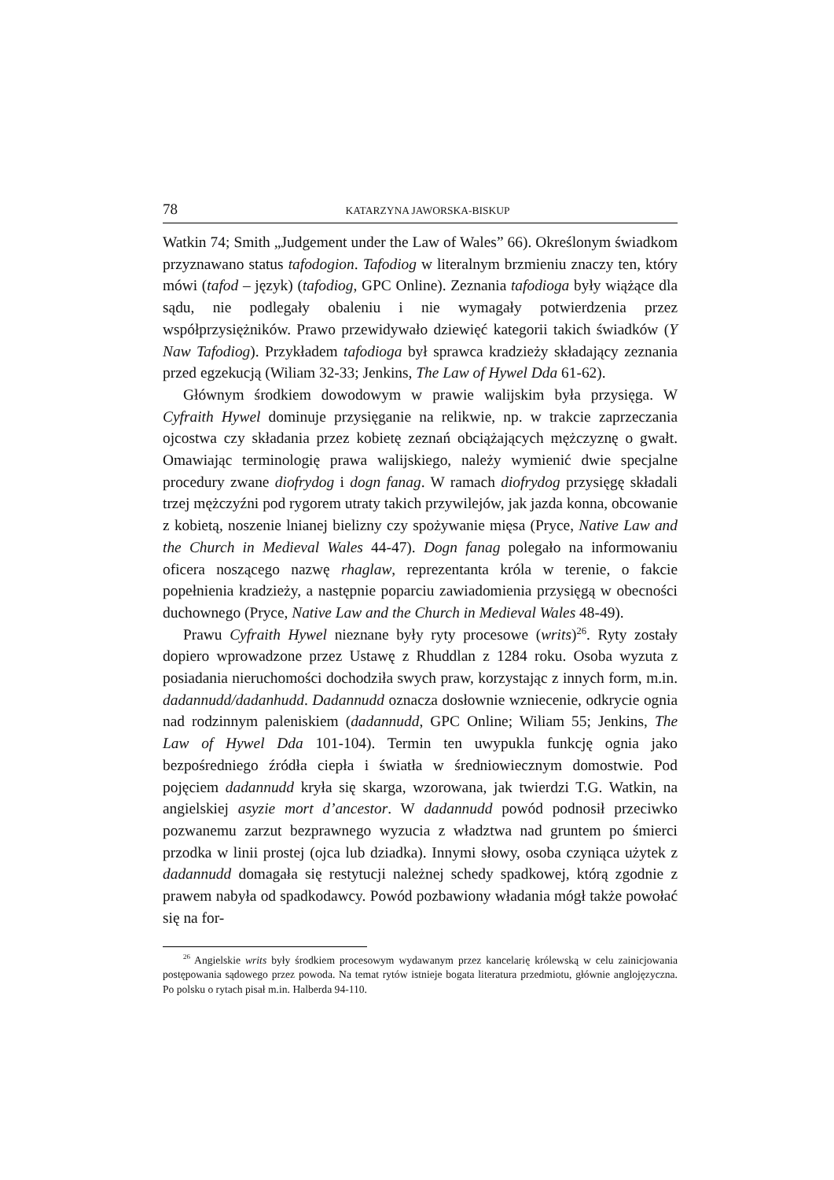78 KATARZYNA JAWORSKA-BISKUP
Watkin 74; Smith „Judgement under the Law of Wales” 66). Określonym świadkom przyznawano status tafodogion. Tafodiog w literalnym brzmieniu znaczy ten, który mówi (tafod – język) (tafodiog, GPC Online). Zeznania tafodioga były wiążące dla sądu, nie podlegały obaleniu i nie wymagały potwierdzenia przez współprzysiężników. Prawo przewidywało dziewięć kategorii takich świadków (Y Naw Tafodiog). Przykładem tafodioga był sprawca kradzieży składający zeznania przed egzekucją (Wiliam 32-33; Jenkins, The Law of Hywel Dda 61-62).
Głównym środkiem dowodowym w prawie walijskim była przysięga. W Cyfraith Hywel dominuje przysięganie na relikwie, np. w trakcie zaprzeczania ojcostwa czy składania przez kobietę zeznań obciążających mężczyznę o gwałt. Omawiając terminologię prawa walijskiego, należy wymienić dwie specjalne procedury zwane diofrydog i dogn fanag. W ramach diofrydog przysięgę składali trzej mężczyźni pod rygorem utraty takich przywilejów, jak jazda konna, obcowanie z kobietą, noszenie lnianej bielizny czy spożywanie mięsa (Pryce, Native Law and the Church in Medieval Wales 44-47). Dogn fanag polegało na informowaniu oficera noszącego nazwę rhaglaw, reprezentanta króla w terenie, o fakcie popełnienia kradzieży, a następnie poparciu zawiadomienia przysięgą w obecności duchownego (Pryce, Native Law and the Church in Medieval Wales 48-49).
Prawu Cyfraith Hywel nieznane były ryty procesowe (writs)<sup>26</sup>. Ryty zostały dopiero wprowadzone przez Ustawę z Rhuddlan z 1284 roku. Osoba wyzuta z posiadania nieruchomości dochodziła swych praw, korzystając z innych form, m.in. dadannudd/dadanhudd. Dadannudd oznacza dosłownie wzniecenie, odkrycie ognia nad rodzinnym paleniskiem (dadannudd, GPC Online; Wiliam 55; Jenkins, The Law of Hywel Dda 101-104). Termin ten uwypukla funkcję ognia jako bezpośredniego źródła ciepła i światła w średniowiecznym domostwie. Pod pojęciem dadannudd kryła się skarga, wzorowana, jak twierdzi T.G. Watkin, na angielskiej asyzie mort d’ancestor. W dadannudd powód podnosił przeciwko pozwanemu zarzut bezprawnego wyzucia z władztwa nad gruntem po śmierci przodka w linii prostej (ojca lub dziadka). Innymi słowy, osoba czyniąca użytek z dadannudd domagała się restytucji należnej schedy spadkowej, którą zgodnie z prawem nabyła od spadkodawcy. Powód pozbawiony władania mógł także powołać się na for-
<sup>26</sup> Angielskie writs były środkiem procesowym wydawanym przez kancelarię królewską w celu zainicjowania postępowania sądowego przez powoda. Na temat rytów istnieje bogata literatura przedmiotu, głównie anglojęzyczna. Po polsku o rytach pisał m.in. Halberda 94-110.